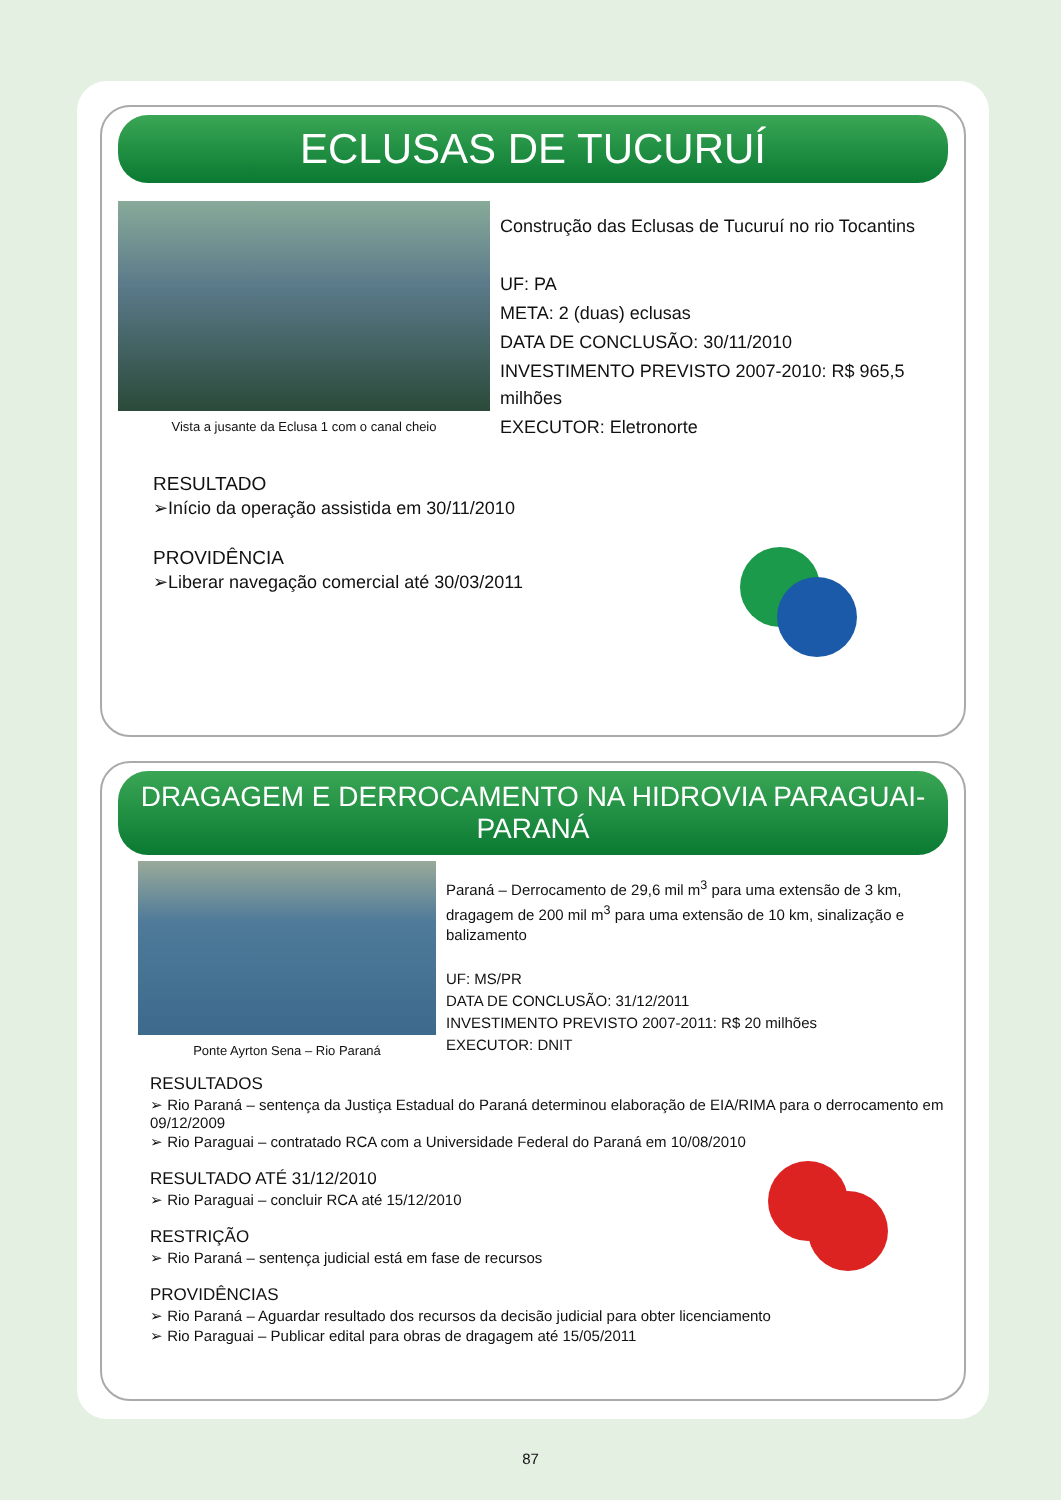ECLUSAS DE TUCURUÍ
Vista a jusante da Eclusa 1 com o canal cheio
Construção das Eclusas de Tucuruí no rio Tocantins
UF: PA
META: 2 (duas) eclusas
DATA DE CONCLUSÃO: 30/11/2010
INVESTIMENTO PREVISTO 2007-2010: R$ 965,5 milhões
EXECUTOR: Eletronorte
RESULTADO
➢Início da operação assistida em 30/11/2010
PROVIDÊNCIA
➢Liberar navegação comercial até 30/03/2011
DRAGAGEM E DERROCAMENTO NA HIDROVIA PARAGUAI-PARANÁ
Ponte Ayrton Sena – Rio Paraná
Paraná – Derrocamento de 29,6 mil m<sup>3</sup> para uma extensão de 3 km, dragagem de 200 mil m<sup>3</sup> para uma extensão de 10 km, sinalização e balizamento
UF: MS/PR
DATA DE CONCLUSÃO: 31/12/2011
INVESTIMENTO PREVISTO 2007-2011: R$ 20 milhões
EXECUTOR: DNIT
RESULTADOS
➢ Rio Paraná – sentença da Justiça Estadual do Paraná determinou elaboração de EIA/RIMA para o derrocamento em 09/12/2009
➢ Rio Paraguai – contratado RCA com a Universidade Federal do Paraná em 10/08/2010
RESULTADO ATÉ 31/12/2010
➢ Rio Paraguai – concluir RCA até 15/12/2010
RESTRIÇÃO
➢ Rio Paraná – sentença judicial está em fase de recursos
PROVIDÊNCIAS
➢ Rio Paraná – Aguardar resultado dos recursos da decisão judicial para obter licenciamento
➢ Rio Paraguai – Publicar edital para obras de dragagem até 15/05/2011
87